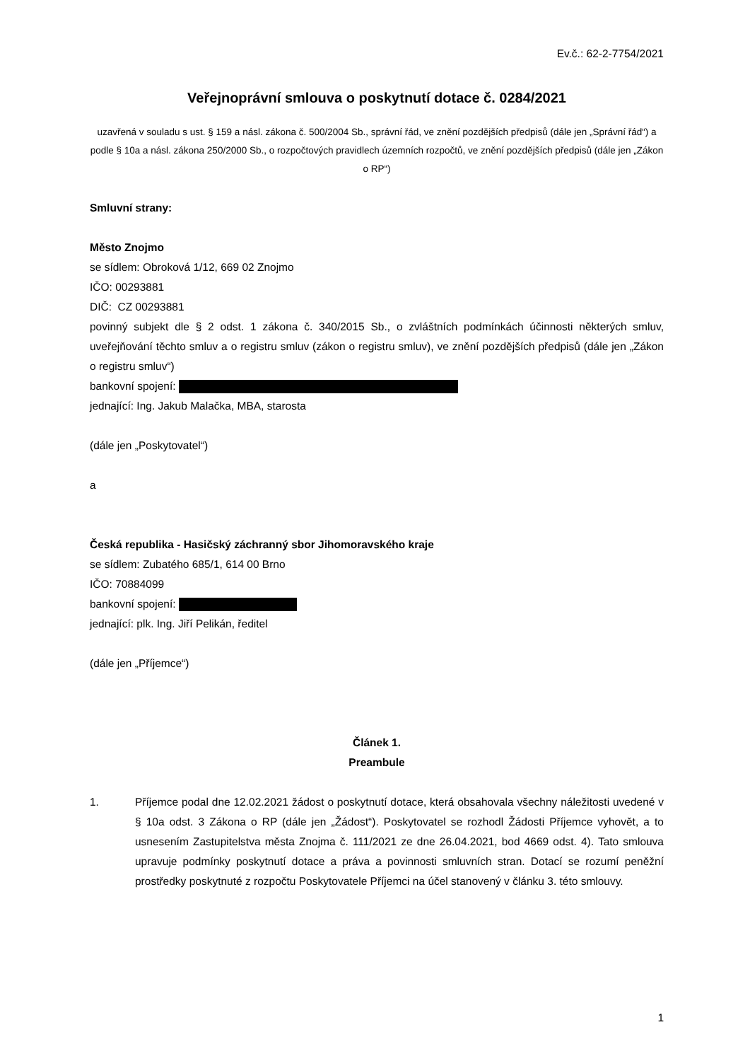Ev.č.: 62-2-7754/2021
Veřejnoprávní smlouva o poskytnutí dotace č. 0284/2021
uzavřená v souladu s ust. § 159 a násl. zákona č. 500/2004 Sb., správní řád, ve znění pozdějších předpisů (dále jen „Správní řád“) a podle § 10a a násl. zákona 250/2000 Sb., o rozpočtových pravidlech územních rozpočtů, ve znění pozdějších předpisů (dále jen „Zákon o RP“)
Smluvní strany:
Město Znojmo
se sídlem: Obroková 1/12, 669 02 Znojmo
IČO: 00293881
DIČ: CZ 00293881
povinný subjekt dle § 2 odst. 1 zákona č. 340/2015 Sb., o zvláštních podmínkách účinnosti některých smluv, uveřejňování těchto smluv a o registru smluv (zákon o registru smluv), ve znění pozdějších předpisů (dále jen „Zákon o registru smluv“)
bankovní spojení:
jednající: Ing. Jakub Malačka, MBA, starosta
(dále jen „Poskytovatel“)
a
Česká republika - Hasičský záchranný sbor Jihomoravského kraje
se sídlem: Zubatého 685/1, 614 00 Brno
IČO: 70884099
bankovní spojení:
jednající: plk. Ing. Jiří Pelikán, ředitel
(dále jen „Příjemce“)
Článek 1.
Preambule
1. Příjemce podal dne 12.02.2021 žádost o poskytnutí dotace, která obsahovala všechny náležitosti uvedené v § 10a odst. 3 Zákona o RP (dále jen „Žádost“). Poskytovatel se rozhodl Žádosti Příjemce vyhovět, a to usnesením Zastupitelstva města Znojma č. 111/2021 ze dne 26.04.2021, bod 4669 odst. 4). Tato smlouva upravuje podmínky poskytnutí dotace a práva a povinnosti smluvních stran. Dotací se rozumí peněžní prostředky poskytnuté z rozpočtu Poskytovatele Příjemci na účel stanovený v článku 3. této smlouvy.
1